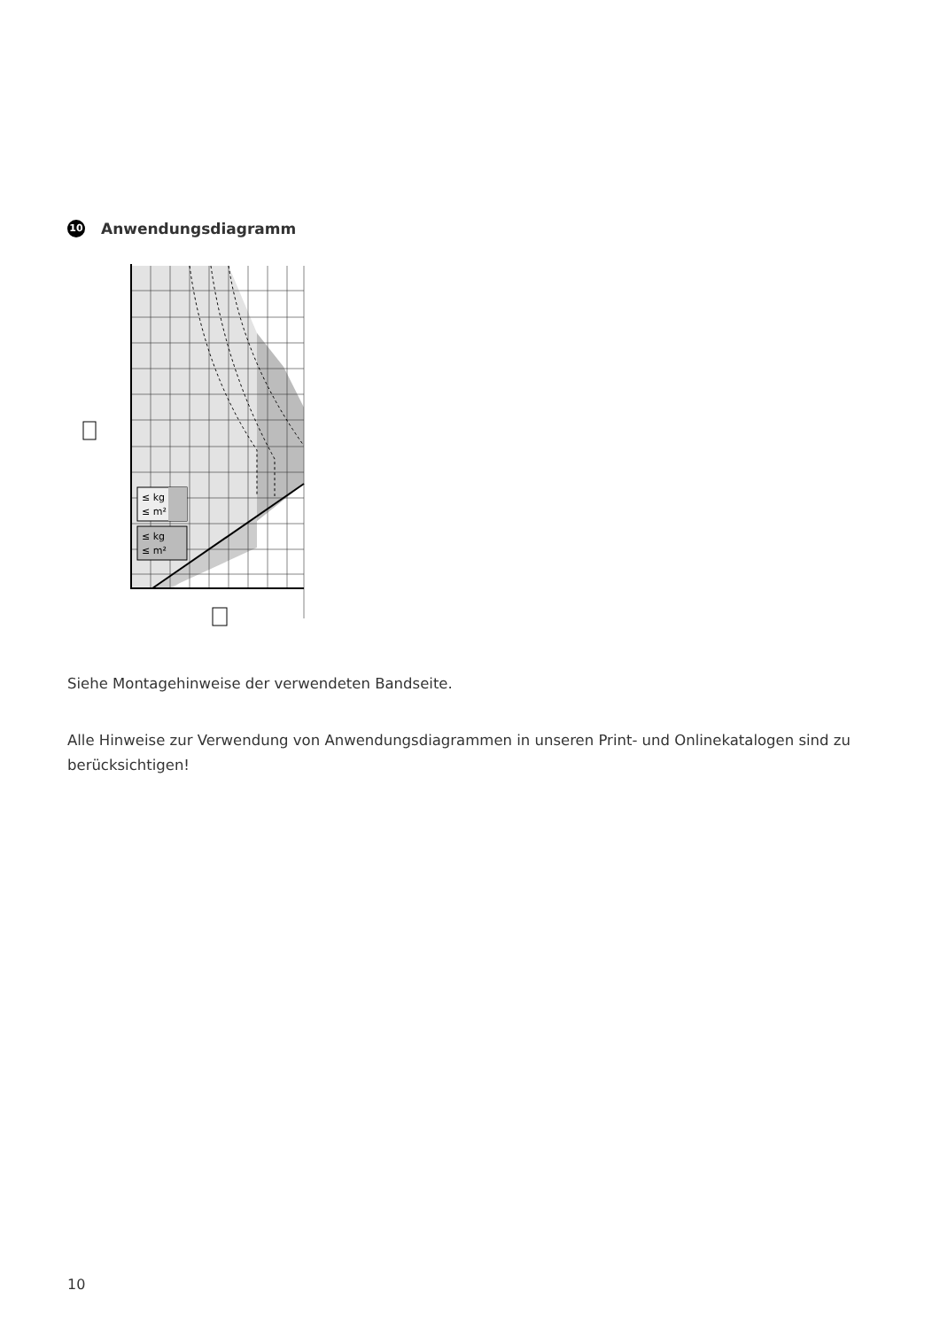10 Anwendungsdiagramm
≤ kg
≤ m²
≤ kg
≤ m²
Siehe Montagehinweise der verwendeten Bandseite.
Alle Hinweise zur Verwendung von Anwendungsdiagrammen in unseren Print- und Onlinekatalogen sind zu berücksichtigen!
10